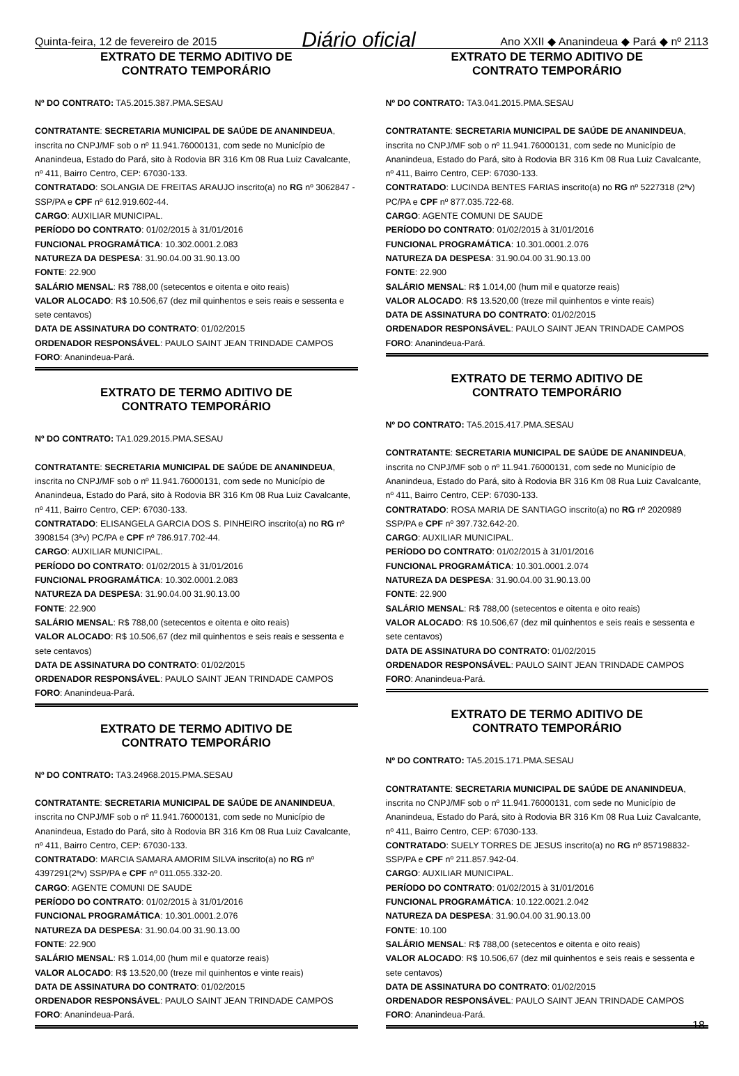Quinta-feira, 12 de fevereiro de 2015 Diário oficial Ano XXII ◆ Ananindeua ◆ Pará ◆ nº 2113
EXTRATO DE TERMO ADITIVO DE
CONTRATO TEMPORÁRIO
Nº DO CONTRATO: TA5.2015.387.PMA.SESAU
CONTRATANTE: SECRETARIA MUNICIPAL DE SAÚDE DE ANANINDEUA, inscrita no CNPJ/MF sob o nº 11.941.76000131, com sede no Município de Ananindeua, Estado do Pará, sito à Rodovia BR 316 Km 08 Rua Luiz Cavalcante, nº 411, Bairro Centro, CEP: 67030-133.
CONTRATADO: SOLANGIA DE FREITAS ARAUJO inscrito(a) no RG nº 3062847 - SSP/PA e CPF nº 612.919.602-44.
CARGO: AUXILIAR MUNICIPAL.
PERÍODO DO CONTRATO: 01/02/2015 à 31/01/2016
FUNCIONAL PROGRAMÁTICA: 10.302.0001.2.083
NATUREZA DA DESPESA: 31.90.04.00 31.90.13.00
FONTE: 22.900
SALÁRIO MENSAL: R$ 788,00 (setecentos e oitenta e oito reais)
VALOR ALOCADO: R$ 10.506,67 (dez mil quinhentos e seis reais e sessenta e sete centavos)
DATA DE ASSINATURA DO CONTRATO: 01/02/2015
ORDENADOR RESPONSÁVEL: PAULO SAINT JEAN TRINDADE CAMPOS
FORO: Ananindeua-Pará.
EXTRATO DE TERMO ADITIVO DE
CONTRATO TEMPORÁRIO
Nº DO CONTRATO: TA1.029.2015.PMA.SESAU
CONTRATANTE: SECRETARIA MUNICIPAL DE SAÚDE DE ANANINDEUA, inscrita no CNPJ/MF sob o nº 11.941.76000131, com sede no Município de Ananindeua, Estado do Pará, sito à Rodovia BR 316 Km 08 Rua Luiz Cavalcante, nº 411, Bairro Centro, CEP: 67030-133.
CONTRATADO: ELISANGELA GARCIA DOS S. PINHEIRO inscrito(a) no RG nº 3908154 (3ªv) PC/PA e CPF nº 786.917.702-44.
CARGO: AUXILIAR MUNICIPAL.
PERÍODO DO CONTRATO: 01/02/2015 à 31/01/2016
FUNCIONAL PROGRAMÁTICA: 10.302.0001.2.083
NATUREZA DA DESPESA: 31.90.04.00 31.90.13.00
FONTE: 22.900
SALÁRIO MENSAL: R$ 788,00 (setecentos e oitenta e oito reais)
VALOR ALOCADO: R$ 10.506,67 (dez mil quinhentos e seis reais e sessenta e sete centavos)
DATA DE ASSINATURA DO CONTRATO: 01/02/2015
ORDENADOR RESPONSÁVEL: PAULO SAINT JEAN TRINDADE CAMPOS
FORO: Ananindeua-Pará.
EXTRATO DE TERMO ADITIVO DE
CONTRATO TEMPORÁRIO
Nº DO CONTRATO: TA3.24968.2015.PMA.SESAU
CONTRATANTE: SECRETARIA MUNICIPAL DE SAÚDE DE ANANINDEUA, inscrita no CNPJ/MF sob o nº 11.941.76000131, com sede no Município de Ananindeua, Estado do Pará, sito à Rodovia BR 316 Km 08 Rua Luiz Cavalcante, nº 411, Bairro Centro, CEP: 67030-133.
CONTRATADO: MARCIA SAMARA AMORIM SILVA inscrito(a) no RG nº 4397291(2ªv) SSP/PA e CPF nº 011.055.332-20.
CARGO: AGENTE COMUNI DE SAUDE
PERÍODO DO CONTRATO: 01/02/2015 à 31/01/2016
FUNCIONAL PROGRAMÁTICA: 10.301.0001.2.076
NATUREZA DA DESPESA: 31.90.04.00 31.90.13.00
FONTE: 22.900
SALÁRIO MENSAL: R$ 1.014,00 (hum mil e quatorze reais)
VALOR ALOCADO: R$ 13.520,00 (treze mil quinhentos e vinte reais)
DATA DE ASSINATURA DO CONTRATO: 01/02/2015
ORDENADOR RESPONSÁVEL: PAULO SAINT JEAN TRINDADE CAMPOS
FORO: Ananindeua-Pará.
EXTRATO DE TERMO ADITIVO DE
CONTRATO TEMPORÁRIO
Nº DO CONTRATO: TA3.041.2015.PMA.SESAU
CONTRATANTE: SECRETARIA MUNICIPAL DE SAÚDE DE ANANINDEUA, inscrita no CNPJ/MF sob o nº 11.941.76000131, com sede no Município de Ananindeua, Estado do Pará, sito à Rodovia BR 316 Km 08 Rua Luiz Cavalcante, nº 411, Bairro Centro, CEP: 67030-133.
CONTRATADO: LUCINDA BENTES FARIAS inscrito(a) no RG nº 5227318 (2ªv) PC/PA e CPF nº 877.035.722-68.
CARGO: AGENTE COMUNI DE SAUDE
PERÍODO DO CONTRATO: 01/02/2015 à 31/01/2016
FUNCIONAL PROGRAMÁTICA: 10.301.0001.2.076
NATUREZA DA DESPESA: 31.90.04.00 31.90.13.00
FONTE: 22.900
SALÁRIO MENSAL: R$ 1.014,00 (hum mil e quatorze reais)
VALOR ALOCADO: R$ 13.520,00 (treze mil quinhentos e vinte reais)
DATA DE ASSINATURA DO CONTRATO: 01/02/2015
ORDENADOR RESPONSÁVEL: PAULO SAINT JEAN TRINDADE CAMPOS
FORO: Ananindeua-Pará.
EXTRATO DE TERMO ADITIVO DE
CONTRATO TEMPORÁRIO
Nº DO CONTRATO: TA5.2015.417.PMA.SESAU
CONTRATANTE: SECRETARIA MUNICIPAL DE SAÚDE DE ANANINDEUA, inscrita no CNPJ/MF sob o nº 11.941.76000131, com sede no Município de Ananindeua, Estado do Pará, sito à Rodovia BR 316 Km 08 Rua Luiz Cavalcante, nº 411, Bairro Centro, CEP: 67030-133.
CONTRATADO: ROSA MARIA DE SANTIAGO inscrito(a) no RG nº 2020989 SSP/PA e CPF nº 397.732.642-20.
CARGO: AUXILIAR MUNICIPAL.
PERÍODO DO CONTRATO: 01/02/2015 à 31/01/2016
FUNCIONAL PROGRAMÁTICA: 10.301.0001.2.074
NATUREZA DA DESPESA: 31.90.04.00 31.90.13.00
FONTE: 22.900
SALÁRIO MENSAL: R$ 788,00 (setecentos e oitenta e oito reais)
VALOR ALOCADO: R$ 10.506,67 (dez mil quinhentos e seis reais e sessenta e sete centavos)
DATA DE ASSINATURA DO CONTRATO: 01/02/2015
ORDENADOR RESPONSÁVEL: PAULO SAINT JEAN TRINDADE CAMPOS
FORO: Ananindeua-Pará.
EXTRATO DE TERMO ADITIVO DE
CONTRATO TEMPORÁRIO
Nº DO CONTRATO: TA5.2015.171.PMA.SESAU
CONTRATANTE: SECRETARIA MUNICIPAL DE SAÚDE DE ANANINDEUA, inscrita no CNPJ/MF sob o nº 11.941.76000131, com sede no Município de Ananindeua, Estado do Pará, sito à Rodovia BR 316 Km 08 Rua Luiz Cavalcante, nº 411, Bairro Centro, CEP: 67030-133.
CONTRATADO: SUELY TORRES DE JESUS inscrito(a) no RG nº 857198832- SSP/PA e CPF nº 211.857.942-04.
CARGO: AUXILIAR MUNICIPAL.
PERÍODO DO CONTRATO: 01/02/2015 à 31/01/2016
FUNCIONAL PROGRAMÁTICA: 10.122.0021.2.042
NATUREZA DA DESPESA: 31.90.04.00 31.90.13.00
FONTE: 10.100
SALÁRIO MENSAL: R$ 788,00 (setecentos e oitenta e oito reais)
VALOR ALOCADO: R$ 10.506,67 (dez mil quinhentos e seis reais e sessenta e sete centavos)
DATA DE ASSINATURA DO CONTRATO: 01/02/2015
ORDENADOR RESPONSÁVEL: PAULO SAINT JEAN TRINDADE CAMPOS
FORO: Ananindeua-Pará.
18